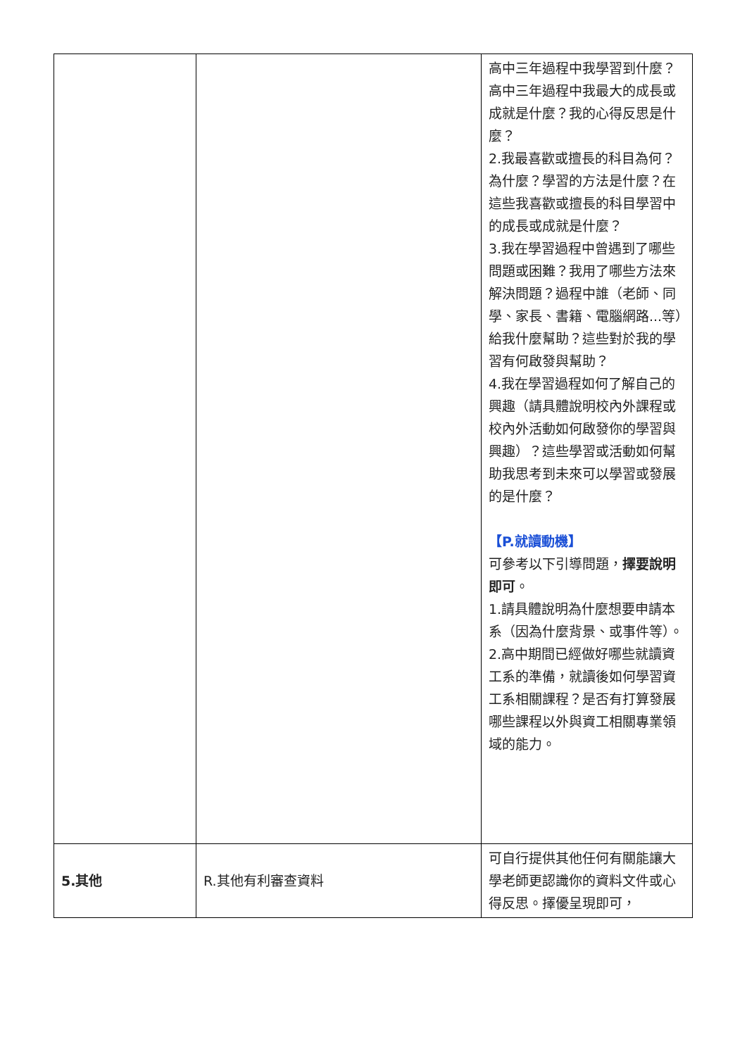| | | 高中三年過程中我學習到什麼？高中三年過程中我最大的成長或成就是什麼？我的心得反思是什麼？ 2.我最喜歡或擅長的科目為何？為什麼？學習的方法是什麼？在這些我喜歡或擅長的科目學習中的成長或成就是什麼？ 3.我在學習過程中曾遇到了哪些問題或困難？我用了哪些方法來解決問題？過程中誰（老師、同學、家長、書籍、電腦網路...等）給我什麼幫助？這些對於我的學習有何啟發與幫助？ 4.我在學習過程如何了解自己的興趣（請具體說明校內外課程或校內外活動如何啟發你的學習與興趣）？這些學習或活動如何幫助我思考到未來可以學習或發展的是什麼？ 【P.就讀動機】 可參考以下引導問題， 擇要說明即可 。 1.請具體說明為什麼想要申請本系（因為什麼背景、或事件等）。 2.高中期間已經做好哪些就讀資工系的準備，就讀後如何學習資工系相關課程？是否有打算發展哪些課程以外與資工相關專業領域的能力。 |
| 5.其他 | R.其他有利審查資料 | 可自行提供其他任何有關能讓大學老師更認識你的資料文件或心得反思。擇優呈現即可， |